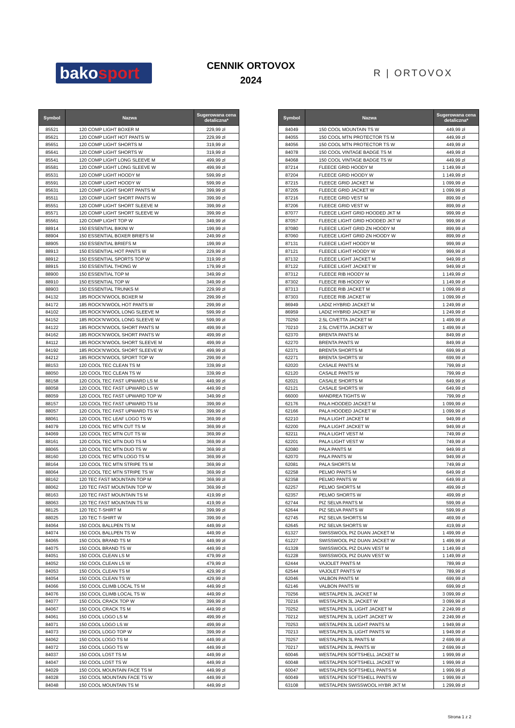bakosport
CENNIK ORTOVOX
2024
R | ORTOVOX
| Symbol | Nazwa | Sugerowana cena detaliczna* |
| --- | --- | --- |
| 85521 | 120 COMP LIGHT BOXER M | 229,99 zł |
| 85621 | 120 COMP LIGHT HOT PANTS W | 229,99 zł |
| 85651 | 120 COMP LIGHT SHORTS M | 319,99 zł |
| 85641 | 120 COMP LIGHT SHORTS W | 319,99 zł |
| 85541 | 120 COMP LIGHT LONG SLEEVE M | 499,99 zł |
| 85581 | 120 COMP LIGHT LONG SLEEVE W | 499,99 zł |
| 85531 | 120 COMP LIGHT HOODY M | 599,99 zł |
| 85591 | 120 COMP LIGHT HOODY W | 599,99 zł |
| 85631 | 120 COMP LIGHT SHORT PANTS M | 399,99 zł |
| 85511 | 120 COMP LIGHT SHORT PANTS W | 399,99 zł |
| 85551 | 120 COMP LIGHT SHORT SLEEVE M | 399,99 zł |
| 85571 | 120 COMP LIGHT SHORT SLEEVE W | 399,99 zł |
| 85561 | 120 COMP LIGHT TOP W | 349,99 zł |
| 88914 | 150 ESSENTIAL BIKINI W | 199,99 zł |
| 88904 | 150 ESSENTIAL BOXER BRIEFS M | 249,99 zł |
| 88905 | 150 ESSENTIAL BRIEFS M | 199,99 zł |
| 88913 | 150 ESSENTIAL HOT PANTS W | 229,99 zł |
| 88912 | 150 ESSENTIAL SPORTS TOP W | 319,99 zł |
| 88915 | 150 ESSENTIAL THONG W | 179,99 zł |
| 88900 | 150 ESSENTIAL TOP M | 349,99 zł |
| 88910 | 150 ESSENTIAL TOP W | 349,99 zł |
| 88903 | 150 ESSENTIAL TRUNKS M | 229,99 zł |
| 84132 | 185 ROCK'N'WOOL BOXER M | 299,99 zł |
| 84172 | 185 ROCK'N'WOOL HOT PANTS W | 299,99 zł |
| 84102 | 185 ROCK'N'WOOL LONG SLEEVE M | 599,99 zł |
| 84152 | 185 ROCK'N'WOOL LONG SLEEVE W | 599,99 zł |
| 84122 | 185 ROCK'N'WOOL SHORT PANTS M | 499,99 zł |
| 84162 | 185 ROCK'N'WOOL SHORT PANTS W | 499,99 zł |
| 84112 | 185 ROCK'N'WOOL SHORT SLEEVE M | 499,99 zł |
| 84192 | 185 ROCK'N'WOOL SHORT SLEEVE W | 499,99 zł |
| 84212 | 185 ROCK'N'WOOL SPORT TOP W | 299,99 zł |
| 88153 | 120 COOL TEC CLEAN TS M | 339,99 zł |
| 88050 | 120 COOL TEC CLEAN TS W | 339,99 zł |
| 88158 | 120 COOL TEC FAST UPWARD LS M | 449,99 zł |
| 88058 | 120 COOL TEC FAST UPWARD LS W | 449,99 zł |
| 88059 | 120 COOL TEC FAST UPWARD TOP W | 349,99 zł |
| 88157 | 120 COOL TEC FAST UPWARD TS M | 399,99 zł |
| 88057 | 120 COOL TEC FAST UPWARD TS W | 399,99 zł |
| 88061 | 120 COOL TEC LEAF LOGO TS W | 369,99 zł |
| 84079 | 120 COOL TEC MTN CUT TS M | 369,99 zł |
| 84069 | 120 COOL TEC MTN CUT TS W | 369,99 zł |
| 88161 | 120 COOL TEC MTN DUO TS M | 369,99 zł |
| 88065 | 120 COOL TEC MTN DUO TS W | 369,99 zł |
| 88160 | 120 COOL TEC MTN LOGO TS M | 369,99 zł |
| 88164 | 120 COOL TEC MTN STRIPE TS M | 369,99 zł |
| 88064 | 120 COOL TEC MTN STRIPE TS W | 369,99 zł |
| 88162 | 120 TEC FAST MOUNTAIN TOP M | 369,99 zł |
| 88062 | 120 TEC FAST MOUNTAIN TOP W | 369,99 zł |
| 88163 | 120 TEC FAST MOUNTAIN TS M | 419,99 zł |
| 88063 | 120 TEC FAST MOUNTAIN TS W | 419,99 zł |
| 88125 | 120 TEC T-SHIRT M | 399,99 zł |
| 88025 | 120 TEC T-SHIRT W | 399,99 zł |
| 84064 | 150 COOL BALLPEN TS M | 449,99 zł |
| 84074 | 150 COOL BALLPEN TS W | 449,99 zł |
| 84065 | 150 COOL BRAND TS M | 449,99 zł |
| 84075 | 150 COOL BRAND TS W | 449,99 zł |
| 84051 | 150 COOL CLEAN LS M | 479,99 zł |
| 84052 | 150 COOL CLEAN LS W | 479,99 zł |
| 84053 | 150 COOL CLEAN TS M | 429,99 zł |
| 84054 | 150 COOL CLEAN TS W | 429,99 zł |
| 84066 | 150 COOL CLIMB LOCAL TS M | 449,99 zł |
| 84076 | 150 COOL CLIMB LOCAL TS W | 449,99 zł |
| 84077 | 150 COOL CRACK TOP W | 399,99 zł |
| 84067 | 150 COOL CRACK TS M | 449,99 zł |
| 84061 | 150 COOL LOGO LS M | 499,99 zł |
| 84071 | 150 COOL LOGO LS W | 499,99 zł |
| 84073 | 150 COOL LOGO TOP W | 399,99 zł |
| 84062 | 150 COOL LOGO TS M | 449,99 zł |
| 84072 | 150 COOL LOGO TS W | 449,99 zł |
| 84037 | 150 COOL LOST TS M | 449,99 zł |
| 84047 | 150 COOL LOST TS W | 449,99 zł |
| 84029 | 150 COOL MOUNTAIN FACE TS M | 449,99 zł |
| 84028 | 150 COOL MOUNTAIN FACE TS W | 449,99 zł |
| 84048 | 150 COOL MOUNTAIN TS M | 449,99 zł |
| Symbol | Nazwa | Sugerowana cena detaliczna* |
| --- | --- | --- |
| 84049 | 150 COOL MOUNTAIN TS W | 449,99 zł |
| 84055 | 150 COOL MTN PROTECTOR TS M | 449,99 zł |
| 84056 | 150 COOL MTN PROTECTOR TS W | 449,99 zł |
| 84078 | 150 COOL VINTAGE BADGE TS M | 449,99 zł |
| 84068 | 150 COOL VINTAGE BADGE TS W | 449,99 zł |
| 87214 | FLEECE GRID HOODY M | 1 149,99 zł |
| 87204 | FLEECE GRID HOODY W | 1 149,99 zł |
| 87215 | FLEECE GRID JACKET M | 1 099,99 zł |
| 87205 | FLEECE GRID JACKET W | 1 099,99 zł |
| 87216 | FLEECE GRID VEST M | 899,99 zł |
| 87206 | FLEECE GRID VEST W | 899,99 zł |
| 87077 | FLEECE LIGHT GRID HOODED JKT M | 999,99 zł |
| 87057 | FLEECE LIGHT GRID HOODED JKT W | 999,99 zł |
| 87080 | FLEECE LIGHT GRID ZN HOODY M | 899,99 zł |
| 87060 | FLEECE LIGHT GRID ZN HOODY W | 899,99 zł |
| 87131 | FLEECE LIGHT HOODY M | 999,99 zł |
| 87121 | FLEECE LIGHT HOODY W | 999,99 zł |
| 87132 | FLEECE LIGHT JACKET M | 949,99 zł |
| 87122 | FLEECE LIGHT JACKET W | 949,99 zł |
| 87312 | FLEECE RIB HOODY M | 1 149,99 zł |
| 87302 | FLEECE RIB HOODY W | 1 149,99 zł |
| 87313 | FLEECE RIB JACKET M | 1 099,99 zł |
| 87303 | FLEECE RIB JACKET W | 1 099,99 zł |
| 86949 | LADIZ HYBRID JACKET M | 1 249,99 zł |
| 86959 | LADIZ HYBRID JACKET W | 1 249,99 zł |
| 70250 | 2.5L CIVETTA JACKET M | 1 499,99 zł |
| 70210 | 2.5L CIVETTA JACKET W | 1 499,99 zł |
| 62370 | BRENTA PANTS M | 849,99 zł |
| 62270 | BRENTA PANTS W | 849,99 zł |
| 62371 | BRENTA SHORTS M | 699,99 zł |
| 62271 | BRENTA SHORTS W | 699,99 zł |
| 62020 | CASALE PANTS M | 799,99 zł |
| 62120 | CASALE PANTS W | 799,99 zł |
| 62021 | CASALE SHORTS M | 649,99 zł |
| 62121 | CASALE SHORTS W | 649,99 zł |
| 66000 | MANDREA TIGHTS W | 799,99 zł |
| 62176 | PALA HOODED JACKET M | 1 099,99 zł |
| 62166 | PALA HOODED JACKET W | 1 099,99 zł |
| 62210 | PALA LIGHT JACKET M | 949,99 zł |
| 62200 | PALA LIGHT JACKET W | 949,99 zł |
| 62211 | PALA LIGHT VEST M | 749,99 zł |
| 62201 | PALA LIGHT VEST W | 749,99 zł |
| 62080 | PALA PANTS M | 949,99 zł |
| 62070 | PALA PANTS W | 949,99 zł |
| 62081 | PALA SHORTS M | 749,99 zł |
| 62258 | PELMO PANTS M | 649,99 zł |
| 62358 | PELMO PANTS W | 649,99 zł |
| 62257 | PELMO SHORTS M | 499,99 zł |
| 62357 | PELMO SHORTS W | 499,99 zł |
| 62744 | PIZ SELVA PANTS M | 599,99 zł |
| 62644 | PIZ SELVA PANTS W | 599,99 zł |
| 62745 | PIZ SELVA SHORTS M | 469,99 zł |
| 62645 | PIZ SELVA SHORTS W | 419,99 zł |
| 61327 | SWISSWOOL PIZ DUAN JACKET M | 1 499,99 zł |
| 61227 | SWISSWOOL PIZ DUAN JACKET W | 1 499,99 zł |
| 61328 | SWISSWOOL PIZ DUAN VEST M | 1 149,99 zł |
| 61228 | SWISSWOOL PIZ DUAN VEST W | 1 149,99 zł |
| 62444 | VAJOLET PANTS M | 789,99 zł |
| 62544 | VAJOLET PANTS W | 789,99 zł |
| 62046 | VALBON PANTS M | 699,99 zł |
| 62146 | VALBON PANTS W | 699,99 zł |
| 70256 | WESTALPEN 3L JACKET M | 3 099,99 zł |
| 70216 | WESTALPEN 3L JACKET W | 3 099,99 zł |
| 70252 | WESTALPEN 3L LIGHT JACKET M | 2 249,99 zł |
| 70212 | WESTALPEN 3L LIGHT JACKET W | 2 249,99 zł |
| 70253 | WESTALPEN 3L LIGHT PANTS M | 1 949,99 zł |
| 70213 | WESTALPEN 3L LIGHT PANTS W | 1 949,99 zł |
| 70257 | WESTALPEN 3L PANTS M | 2 699,99 zł |
| 70217 | WESTALPEN 3L PANTS W | 2 699,99 zł |
| 60046 | WESTALPEN SOFTSHELL JACKET M | 1 999,99 zł |
| 60048 | WESTALPEN SOFTSHELL JACKET W | 1 999,99 zł |
| 60047 | WESTALPEN SOFTSHELL PANTS M | 1 999,99 zł |
| 60049 | WESTALPEN SOFTSHELL PANTS W | 1 999,99 zł |
| 63108 | WESTALPEN SWISSWOOL HYBR JKT M | 1 299,99 zł |
Strona 1 z 2